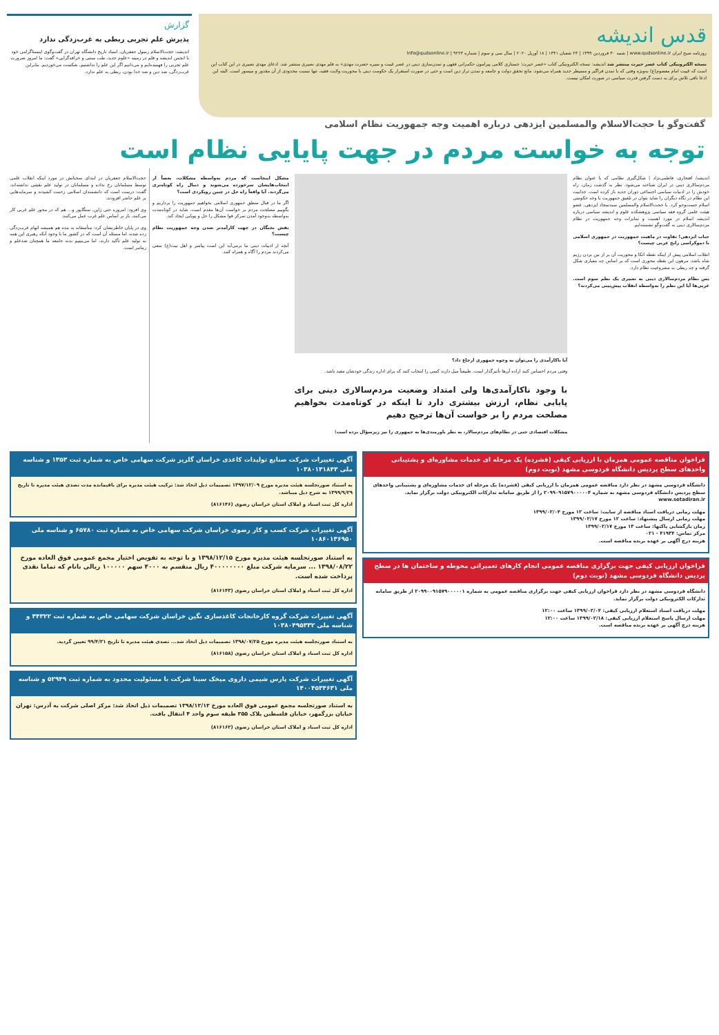قدس اندیشه
روزنامه صبح ایران www.qudsonline.ir | شنبه ۳۰ فروردین ۱۳۹۹ | ۲۴ شعبان ۱۴۴۱ | ۱۸ آوریل ۲۰۲۰ | سال سی و سوم | شماره ۹۲۲۳ | Info@qudsonline.ir
نسخه الکترونیکی کتاب عصر حیرت منتشر شد اندیشه: نسخه الکترونیکی کتاب «عصر حیرت؛ جستاری کلامی پیرامون حکمرانی فقهی و تمدن‌سازی دینی در عصر غیبت و سیره حضرت مهدی» به قلم مهدی نصیری منتشر شد. ادعای مهدی نصیری در این کتاب این است که غیبت امام معصوم(ع) به‌ویژه وقتی که با تمدن فراگیر و مسیطر جدید همراه می‌شود، مانع تحقق دولت و جامعه و تمدن تراز دین است و حتی در صورت استقرار یک حکومت دینی با محوریت ولایت فقیه، تنها نسبت محدودی از آن مقدور و میسور است. البته این ادعا نافی تلاش برای به دست گرفتن قدرت سیاسی در صورت امکان نیست.
گزارش
پذیرش علم تجربی ربطی به غرب‌زدگی ندارد
اندیشه: حجت‌الاسلام رسول جعفریان، استاد تاریخ دانشگاه تهران در گفت‌وگوی اینستاگرامی خود با انجمن اندیشه و قلم در زمینه «علوم جدید، طب سنتی و خرافه‌گرایی» گفت: ما امروز ضرورت علم تجربی را فهمیده‌ایم و می‌دانیم اگر این علم را نداشتیم، شکست می‌خوردیم. بنابراین غرب‌زدگی، ضد دین و ضد خدا بودن، ربطی به علم ندارد.
گفت‌وگو با حجت‌الاسلام والمسلمین ایزدهی درباره اهمیت وجه جمهوریت نظام اسلامی
توجه به خواست مردم در جهت پایایی نظام است
اندیشه/ افتخاری، فاطمی‌نژاد | شکل‌گیری نظامی که با عنوان نظام مردم‌سالاری دینی در ایران شناخته می‌شود، نظر به گذشت زمان، راه خودش را در ادبیات سیاسی اجتماعی دوران جدید باز کرده است. جذابیت این نظام در نگاه دیگران را شاید بتوان در تلفیق جمهوریت با وجه حکومتی اسلام جست‌وجو کرد. با حجت‌الاسلام والمسلمین سیدسجاد ایزدهی، عضو هیئت علمی گروه فقه سیاسی پژوهشکده علوم و اندیشه سیاسی درباره اندیشه اسلام در مورد اهمیت و تمایزات وجه جمهوریت در نظام مردم‌سالاری دینی به گفت‌وگو نشسته‌ایم.
جناب ایزدهی! تفاوت در ماهیت جمهوریت در جمهوری اسلامی با دموکراسی رایج غربی چیست؟
انقلاب اسلامی پیش از اینکه نقطه اتکا و محوریت آن بر از بین بردن رژیم شاه باشد، مرهون این نقطه محوری است که بر اساس چه معیاری شکل گرفته و چه ربطی به مشروعیت نظام دارد.
پس نظام مردم‌سالاری دینی به تعبیری یک نظم سوم است. غربی‌ها آیا این نظم را به‌واسطه انقلاب پیش‌بینی می‌کردند؟
آیا ناکارآمدی را می‌توان به وجوه جمهوری ارجاع داد؟
وقتی مردم احساس کنند اراده آن‌ها تأثیرگذار است، طبیعتاً میل دارند کسی را انتخاب کنند که برای اداره زندگی خودشان مفید باشد.
با وجود ناکارآمدی‌ها ولی امتداد وضعیت مردم‌سالاری دینی برای پایایی نظام، ارزش بیشتری دارد تا اینکه در کوتاه‌مدت بخواهیم مصلحت مردم را بر خواست آن‌ها ترجیح دهیم
مشکلات اقتصادی حتی در نظام‌های مردم‌سالار، به نظر باورمندی‌ها به جمهوری را نیز زیرسؤال برده است؛
مشکل اینجاست که مردم به‌واسطه مشکلات، بعضاً از انتخاب‌هایشان سرخورده می‌شوند و دنبال راه کوتاه‌تری می‌گردند. آیا واقعاً راه حل در چنین رویکردی است؟
اگر ما در قبال منطق جمهوری اسلامی بخواهیم جمهوریت را برداریم و بگوییم مصلحت مردم بر خواست آن‌ها مقدم است، شاید در کوتاه‌مدت به‌واسطه به‌وجود آمدن تمرکز قوا مشکل را حل و پویایی ایجاد کند.
نقش نخبگان در جهت کارآمدتر شدن وجه جمهوریت نظام چیست؟
آنچه از ادبیات دینی ما برمی‌آید این است پیامبر و اهل بیت(ع) سعی می‌کردند مردم را آگاه و همراه کنند.
حجت‌الاسلام جعفریان در ابتدای سخنانش در مورد اینکه انقلاب علمی توسط مسلمانان رخ نداده و مسلمانان در تولید علم نقشی نداشته‌اند، گفت: درست است که دانشمندان اسلامی زحمت کشیدند و سرمایه‌هایی بر علم حاضر افزودند.
وی افزود: امروزه حتی ژاپن، سنگاپور و... هم که در محور علم غربی کار می‌کنند، باز بر اساس علم غرب عمل می‌کنند.
وی در پایان خاطرنشان کرد: متأسفانه به بنده هم همیشه اتهام غرب‌زدگی زده شده، اما مسئله آن است که در کشور ما با وجود آنکه رهبری این همه به تولید علم تأکید دارند، اما می‌بینیم بدنه جامعه ما همچنان ضدعلم و زمانبر است.
فراخوان مناقصه عمومی همزمان با ارزیابی کیفی (فشرده) یک مرحله ای خدمات مشاوره‌ای و پشتیبانی واحدهای سطح پردیس دانشگاه فردوسی مشهد (نوبت دوم)
دانشگاه فردوسی مشهد در نظر دارد مناقصه عمومی همزمان با ارزیابی کیفی (فشرده) یک مرحله ای خدمات مشاوره‌ای و پشتیبانی واحدهای سطح پردیس دانشگاه فردوسی مشهد به شماره ۲۰۹۹۰۹۱۵۷۹۰۰۰۰۰۴ را از طریق سامانه تدارکات الکترونیکی دولت برگزار نماید. www.setadiran.ir
مهلت زمانی دریافت اسناد مناقصه از سایت: ساعت ۱۲ مورخ ۱۳۹۹/۰۲/۰۴
مهلت زمانی ارسال پیشنهاد: ساعت ۱۲ مورخ ۱۳۹۹/۰۲/۱۷
زمان بازگشایی پاکتها: ساعت ۱۳ مورخ ۱۳۹۹/۰۲/۱۷
مرکز تماس: ۴۱۹۳۴ - ۰۲۱
هزینه درج آگهی بر عهده برنده مناقصه است.
فراخوان ارزیابی کیفی جهت برگزاری مناقصه عمومی انجام کارهای تعمیراتی محوطه و ساختمان ها در سطح پردیس دانشگاه فردوسی مشهد (نوبت دوم)
دانشگاه فردوسی مشهد در نظر دارد فراخوان ارزیابی کیفی جهت برگزاری مناقصه عمومی به شماره ۲۰۹۹۰۰۹۱۵۷۹۰۰۰۰۰۱ از طریق سامانه تدارکات الکترونیکی دولت برگزار نماید.
مهلت دریافت اسناد استعلام ارزیابی کیفی: ۱۳۹۹/۰۲/۰۴ ساعت ۱۲:۰۰
مهلت ارسال پاسخ استعلام ارزیابی کیفی: ۱۳۹۹/۰۲/۱۸ ساعت ۱۲:۰۰
هزینه درج آگهی بر عهده برنده مناقصه است.
آگهی تغییرات شرکت صنایع تولیدات کاغذی خراسان گلریز شرکت سهامی خاص به شماره ثبت ۱۳۵۳ و شناسه ملی ۱۰۳۸۰۱۳۱۸۴۳
به استناد صورتجلسه هیئت مدیره مورخ ۱۳۹۷/۱۲/۰۹ تصمیمات ذیل اتخاذ شد: ترکیب هیئت مدیره برای باقیمانده مدت تصدی هیئت مدیره تا تاریخ ۱۳۹۹/۹/۲۹ به شرح ذیل میباشد.
اداره کل ثبت اسناد و املاک استان خراسان رضوی (۸۱۶۱۴۶)
آگهی تغییرات شرکت کسب و کار رضوی خراسان شرکت سهامی خاص به شماره ثبت ۶۵۷۸۰ و شناسه ملی ۱۰۸۶۰۱۳۶۹۵۰
به استناد صورتجلسه هیئت مدیره مورخ ۱۳۹۸/۱۲/۱۵ و با توجه به تفویض اختیار مجمع عمومی فوق العاده مورخ ۱۳۹۸/۰۸/۲۲ ... سرمایه شرکت مبلغ ۴۰۰۰۰۰۰۰۰ ریال منقسم به ۴۰۰۰ سهم ۱۰۰۰۰۰ ریالی بانام که تماما نقدی پرداخت شده است.
اداره کل ثبت اسناد و املاک استان خراسان رضوی (۸۱۶۱۴۳)
آگهی تغییرات شرکت گروه کارخانجات کاغذسازی نگین خراسان شرکت سهامی خاص به شماره ثبت ۳۴۳۲۲ و شناسه ملی ۱۰۳۸۰۴۹۵۳۳۲
به استناد صورتجلسه هیئت مدیره مورخ ۱۳۹۸/۰۷/۲۵ تصمیمات ذیل اتخاذ شد... تصدی هیئت مدیره تا تاریخ ۹۹/۴/۲۱ تعیین گردید.
اداره کل ثبت اسناد و املاک استان خراسان رضوی (۸۱۶۱۵۸)
آگهی تغییرات شرکت پارس شیمی داروی میخک سینا شرکت با مسئولیت محدود به شماره ثبت ۵۲۹۴۹ و شناسه ملی ۱۴۰۰۴۵۳۴۶۳۱
به استناد صورتجلسه مجمع عمومی فوق العاده مورخ ۱۳۹۸/۱۲/۱۲ تصمیمات ذیل اتخاذ شد: مرکز اصلی شرکت به آدرس: تهران خیابان بزرگمهر، خیابان فلسطین پلاک ۳۵۵ طبقه سوم واحد ۴ انتقال یافت.
اداره کل ثبت اسناد و املاک استان خراسان رضوی (۸۱۶۱۶۲)